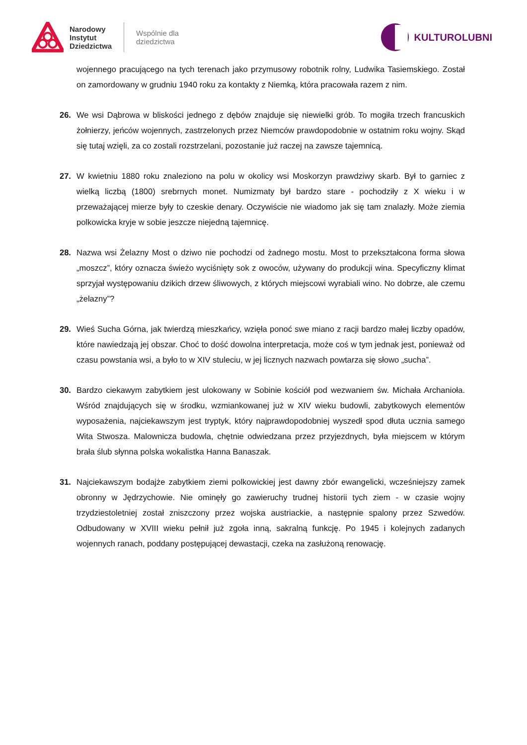Narodowy
Instytut
Dziedzictwa
Wspólnie dla
dziedzictwa
KULTUROLUBNI
wojennego pracującego na tych terenach jako przymusowy robotnik rolny, Ludwika Tasiemskiego. Został on zamordowany w grudniu 1940 roku za kontakty z Niemką, która pracowała razem z nim.
26. We wsi Dąbrowa w bliskości jednego z dębów znajduje się niewielki grób. To mogiła trzech francuskich żołnierzy, jeńców wojennych, zastrzelonych przez Niemców prawdopodobnie w ostatnim roku wojny. Skąd się tutaj wzięli, za co zostali rozstrzelani, pozostanie już raczej na zawsze tajemnicą.
27. W kwietniu 1880 roku znaleziono na polu w okolicy wsi Moskorzyn prawdziwy skarb. Był to garniec z wielką liczbą (1800) srebrnych monet. Numizmaty był bardzo stare - pochodziły z X wieku i w przeważającej mierze były to czeskie denary. Oczywiście nie wiadomo jak się tam znalazły. Może ziemia polkowicka kryje w sobie jeszcze niejedną tajemnicę.
28. Nazwa wsi Żelazny Most o dziwo nie pochodzi od żadnego mostu. Most to przekształcona forma słowa „moszcz”, który oznacza świeżo wyciśnięty sok z owoców, używany do produkcji wina. Specyficzny klimat sprzyjał występowaniu dzikich drzew śliwowych, z których miejscowi wyrabiali wino. No dobrze, ale czemu „żelazny”?
29. Wieś Sucha Górna, jak twierdzą mieszkańcy, wzięła ponoć swe miano z racji bardzo małej liczby opadów, które nawiedzają jej obszar. Choć to dość dowolna interpretacja, może coś w tym jednak jest, ponieważ od czasu powstania wsi, a było to w XIV stuleciu, w jej licznych nazwach powtarza się słowo „sucha”.
30. Bardzo ciekawym zabytkiem jest ulokowany w Sobinie kościół pod wezwaniem św. Michała Archanioła. Wśród znajdujących się w środku, wzmiankowanej już w XIV wieku budowli, zabytkowych elementów wyposażenia, najciekawszym jest tryptyk, który najprawdopodobniej wyszedł spod dłuta ucznia samego Wita Stwosza. Malownicza budowla, chętnie odwiedzana przez przyjezdnych, była miejscem w którym brała ślub słynna polska wokalistka Hanna Banaszak.
31. Najciekawszym bodajże zabytkiem ziemi polkowickiej jest dawny zbór ewangelicki, wcześniejszy zamek obronny w Jędrzychowie. Nie ominęły go zawieruchy trudnej historii tych ziem - w czasie wojny trzydziestoletniej został zniszczony przez wojska austriackie, a następnie spalony przez Szwedów. Odbudowany w XVIII wieku pełnił już zgoła inną, sakralną funkcję. Po 1945 i kolejnych zadanych wojennych ranach, poddany postępującej dewastacji, czeka na zasłużoną renowację.